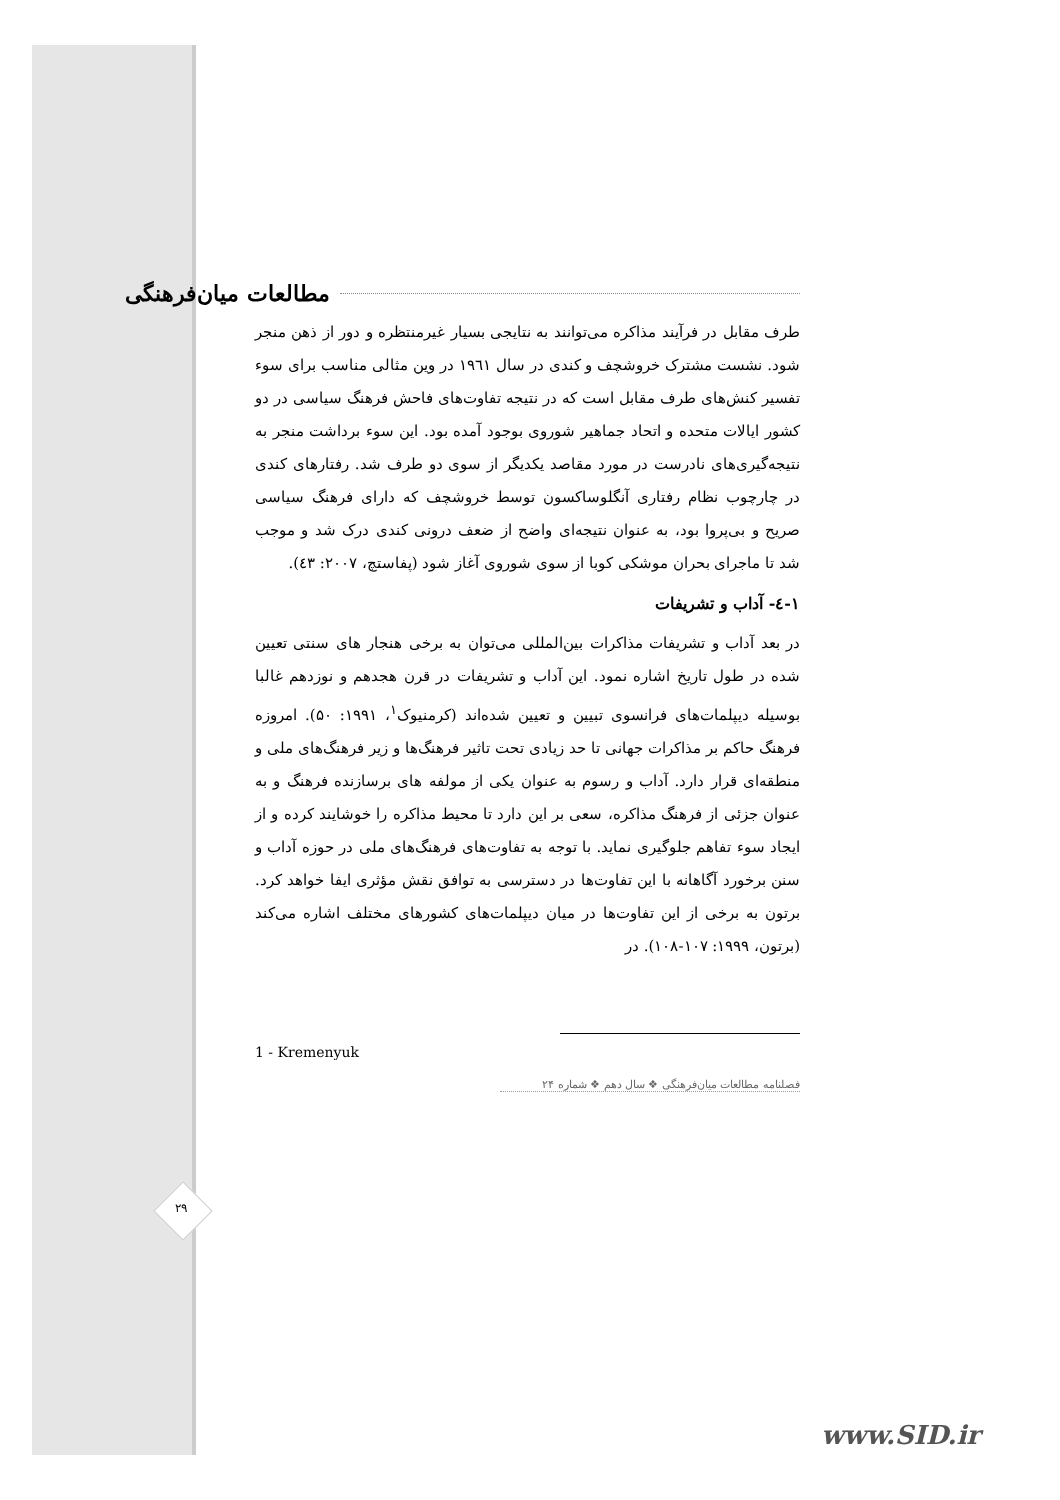۲۹
مطالعات میان‌فرهنگی
طرف مقابل در فرآیند مذاکره می‌توانند به نتایجی بسیار غیرمنتظره و دور از ذهن منجر شود. نشست مشترک خروشچف و کندی در سال ۱۹٦۱ در وین مثالی مناسب برای سوء تفسیر کنش‌های طرف مقابل است که در نتیجه تفاوت‌های فاحش فرهنگ سیاسی در دو کشور ایالات متحده و اتحاد جماهیر شوروی بوجود آمده بود. این سوء برداشت منجر به نتیجه‌گیری‌های نادرست در مورد مقاصد یکدیگر از سوی دو طرف شد. رفتارهای کندی در چارچوب نظام رفتاری آنگلوساکسون توسط خروشچف که دارای فرهنگ سیاسی صریح و بی‌پروا بود، به عنوان نتیجه‌ای واضح از ضعف درونی کندی درک شد و موجب شد تا ماجرای بحران موشکی کوبا از سوی شوروی آغاز شود (پفاستچ، ۲۰۰۷: ٤۳).
۱-٤- آداب و تشریفات
در بعد آداب و تشریفات مذاکرات بین‌المللی می‌توان به برخی هنجار های سنتی تعیین شده در طول تاریخ اشاره نمود. این آداب و تشریفات در قرن هجدهم و نوزدهم غالبا بوسیله دیپلمات‌های فرانسوی تبیین و تعیین شده‌اند (کرمنیوک<sup>۱</sup>، ۱۹۹۱: ۵۰). امروزه فرهنگ حاکم بر مذاکرات جهانی تا حد زیادی تحت تاثیر فرهنگ‌ها و زیر فرهنگ‌های ملی و منطقه‌ای قرار دارد. آداب و رسوم به عنوان یکی از مولفه های برسازنده فرهنگ و به عنوان جزئی از فرهنگ مذاکره، سعی بر این دارد تا محیط مذاکره را خوشایند کرده و از ایجاد سوء تفاهم جلوگیری نماید. با توجه به تفاوت‌های فرهنگ‌های ملی در حوزه آداب و سنن برخورد آگاهانه با این تفاوت‌ها در دسترسی به توافق نقش مؤثری ایفا خواهد کرد. برتون به برخی از این تفاوت‌ها در میان دیپلمات‌های کشورهای مختلف اشاره می‌کند (برتون، ۱۹۹۹: ۱۰۷-۱۰۸). در
1 - Kremenyuk
فصلنامه مطالعات میان‌فرهنگی ❖ سال دهم ❖ شماره ۲۴
www.SID.ir